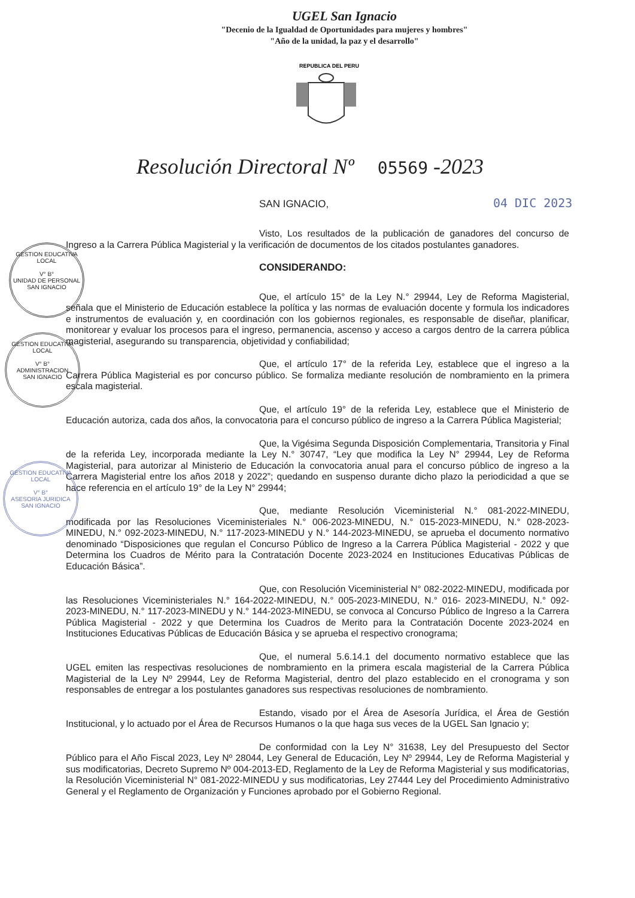UGEL San Ignacio
"Decenio de la Igualdad de Oportunidades para mujeres y hombres"
"Año de la unidad, la paz y el desarrollo"
REPUBLICA DEL PERU
Resolución Directoral Nº 05569 -2023
SAN IGNACIO, 04 DIC 2023
GESTION EDUCATIVA LOCAL
V° B°
UNIDAD DE PERSONAL
SAN IGNACIO
GESTION EDUCATIVA LOCAL
V° B°
ADMINISTRACION
SAN IGNACIO
GESTION EDUCATIVA LOCAL
V° B°
ASESORIA JURIDICA
SAN IGNACIO
Visto, Los resultados de la publicación de ganadores del concurso de Ingreso a la Carrera Pública Magisterial y la verificación de documentos de los citados postulantes ganadores.
CONSIDERANDO:
Que, el artículo 15° de la Ley N.° 29944, Ley de Reforma Magisterial, señala que el Ministerio de Educación establece la política y las normas de evaluación docente y formula los indicadores e instrumentos de evaluación y, en coordinación con los gobiernos regionales, es responsable de diseñar, planificar, monitorear y evaluar los procesos para el ingreso, permanencia, ascenso y acceso a cargos dentro de la carrera pública magisterial, asegurando su transparencia, objetividad y confiabilidad;
Que, el artículo 17° de la referida Ley, establece que el ingreso a la Carrera Pública Magisterial es por concurso público. Se formaliza mediante resolución de nombramiento en la primera escala magisterial.
Que, el artículo 19° de la referida Ley, establece que el Ministerio de Educación autoriza, cada dos años, la convocatoria para el concurso público de ingreso a la Carrera Pública Magisterial;
Que, la Vigésima Segunda Disposición Complementaria, Transitoria y Final de la referida Ley, incorporada mediante la Ley N.° 30747, “Ley que modifica la Ley N° 29944, Ley de Reforma Magisterial, para autorizar al Ministerio de Educación la convocatoria anual para el concurso público de ingreso a la Carrera Magisterial entre los años 2018 y 2022”; quedando en suspenso durante dicho plazo la periodicidad a que se hace referencia en el artículo 19° de la Ley N° 29944;
Que, mediante Resolución Viceministerial N.° 081-2022-MINEDU, modificada por las Resoluciones Viceministeriales N.° 006-2023-MINEDU, N.° 015-2023-MINEDU, N.° 028-2023-MINEDU, N.° 092-2023-MINEDU, N.° 117-2023-MINEDU y N.° 144-2023-MINEDU, se aprueba el documento normativo denominado “Disposiciones que regulan el Concurso Público de Ingreso a la Carrera Pública Magisterial - 2022 y que Determina los Cuadros de Mérito para la Contratación Docente 2023-2024 en Instituciones Educativas Públicas de Educación Básica”.
Que, con Resolución Viceministerial N° 082-2022-MINEDU, modificada por las Resoluciones Viceministeriales N.° 164-2022-MINEDU, N.° 005-2023-MINEDU, N.° 016- 2023-MINEDU, N.° 092-2023-MINEDU, N.° 117-2023-MINEDU y N.° 144-2023-MINEDU, se convoca al Concurso Público de Ingreso a la Carrera Pública Magisterial - 2022 y que Determina los Cuadros de Merito para la Contratación Docente 2023-2024 en Instituciones Educativas Públicas de Educación Básica y se aprueba el respectivo cronograma;
Que, el numeral 5.6.14.1 del documento normativo establece que las UGEL emiten las respectivas resoluciones de nombramiento en la primera escala magisterial de la Carrera Pública Magisterial de la Ley Nº 29944, Ley de Reforma Magisterial, dentro del plazo establecido en el cronograma y son responsables de entregar a los postulantes ganadores sus respectivas resoluciones de nombramiento.
Estando, visado por el Área de Asesoría Jurídica, el Área de Gestión Institucional, y lo actuado por el Área de Recursos Humanos o la que haga sus veces de la UGEL San Ignacio y;
De conformidad con la Ley N° 31638, Ley del Presupuesto del Sector Público para el Año Fiscal 2023, Ley Nº 28044, Ley General de Educación, Ley Nº 29944, Ley de Reforma Magisterial y sus modificatorias, Decreto Supremo Nº 004-2013-ED, Reglamento de la Ley de Reforma Magisterial y sus modificatorias, la Resolución Viceministerial N° 081-2022-MINEDU y sus modificatorias, Ley 27444 Ley del Procedimiento Administrativo General y el Reglamento de Organización y Funciones aprobado por el Gobierno Regional.